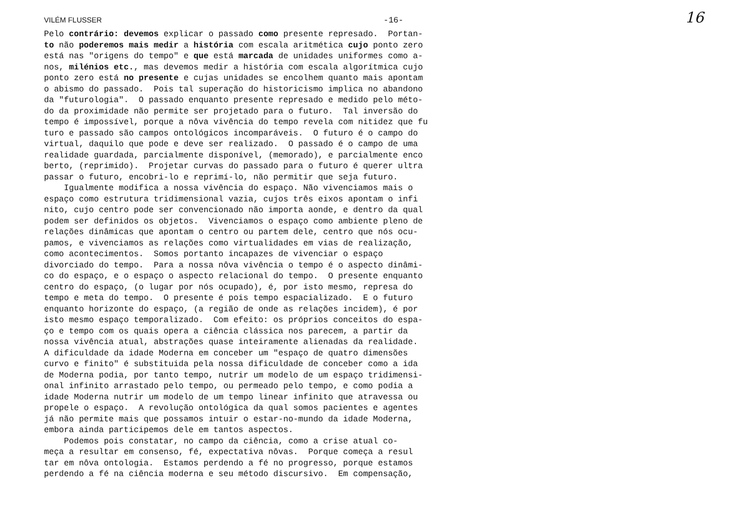VILÉM FLUSSER -16- 16
Pelo contrário: devemos explicar o passado como presente represado. Portan-
to não poderemos mais medir a história com escala aritmética cujo ponto zero
está nas "origens do tempo" e que está marcada de unidades uniformes como a-
nos, milénios etc., mas devemos medir a história com escala algorítmica cujo
ponto zero está no presente e cujas unidades se encolhem quanto mais apontam
o abismo do passado. Pois tal superação do historicismo implica no abandono
da "futurologia". O passado enquanto presente represado e medido pelo méto-
do da proximidade não permite ser projetado para o futuro. Tal inversão do
tempo é impossível, porque a nôva vivência do tempo revela com nitidez que fu
turo e passado são campos ontológicos incomparáveis. O futuro é o campo do
virtual, daquilo que pode e deve ser realizado. O passado é o campo de uma
realidade guardada, parcialmente disponível, (memorado), e parcialmente enco
berto, (reprimido). Projetar curvas do passado para o futuro é querer ultra
passar o futuro, encobri-lo e reprimí-lo, não permitir que seja futuro.
Igualmente modifica a nossa vivência do espaço. Não vivenciamos mais o
espaço como estrutura tridimensional vazia, cujos três eixos apontam o infi
nito, cujo centro pode ser convencionado não importa aonde, e dentro da qual
podem ser definidos os objetos. Vivenciamos o espaço como ambiente pleno de
relações dinâmicas que apontam o centro ou partem dele, centro que nós ocu-
pamos, e vivenciamos as relações como virtualidades em vias de realização,
como acontecimentos. Somos portanto incapazes de vivenciar o espaço
divorciado do tempo. Para a nossa nôva vivência o tempo é o aspecto dinâmi-
co do espaço, e o espaço o aspecto relacional do tempo. O presente enquanto
centro do espaço, (o lugar por nós ocupado), é, por isto mesmo, represa do
tempo e meta do tempo. O presente é pois tempo espacializado. E o futuro
enquanto horizonte do espaço, (a região de onde as relações incidem), é por
isto mesmo espaço temporalizado. Com efeito: os próprios conceitos do espa-
ço e tempo com os quais opera a ciência clássica nos parecem, a partir da
nossa vivência atual, abstrações quase inteiramente alienadas da realidade.
A dificuldade da idade Moderna em conceber um "espaço de quatro dimensões
curvo e finito" é substituida pela nossa dificuldade de conceber como a ida
de Moderna podia, por tanto tempo, nutrir um modelo de um espaço tridimensi-
onal infinito arrastado pelo tempo, ou permeado pelo tempo, e como podia a
idade Moderna nutrir um modelo de um tempo linear infinito que atravessa ou
propele o espaço. A revolução ontológica da qual somos pacientes e agentes
já não permite mais que possamos intuir o estar-no-mundo da idade Moderna,
embora ainda participemos dele em tantos aspectos.
Podemos pois constatar, no campo da ciência, como a crise atual co-
meça a resultar em consenso, fé, expectativa nôvas. Porque começa a resul
tar em nôva ontologia. Estamos perdendo a fé no progresso, porque estamos
perdendo a fé na ciência moderna e seu método discursivo. Em compensação,